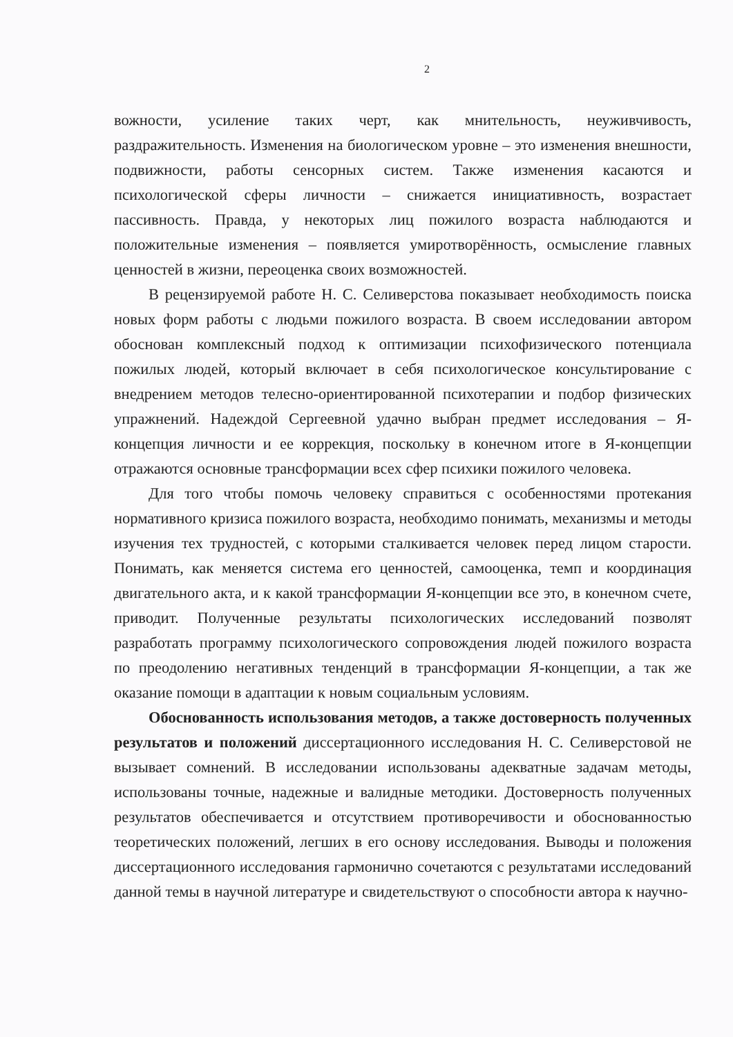2
вожности, усиление таких черт, как мнительность, неуживчивость, раздражительность. Изменения на биологическом уровне – это изменения внешности, подвижности, работы сенсорных систем. Также изменения касаются и психологической сферы личности – снижается инициативность, возрастает пассивность. Правда, у некоторых лиц пожилого возраста наблюдаются и положительные изменения – появляется умиротворённость, осмысление главных ценностей в жизни, переоценка своих возможностей.
В рецензируемой работе Н. С. Селиверстова показывает необходимость поиска новых форм работы с людьми пожилого возраста. В своем исследовании автором обоснован комплексный подход к оптимизации психофизического потенциала пожилых людей, который включает в себя психологическое консультирование с внедрением методов телесно-ориентированной психотерапии и подбор физических упражнений. Надеждой Сергеевной удачно выбран предмет исследования – Я-концепция личности и ее коррекция, поскольку в конечном итоге в Я-концепции отражаются основные трансформации всех сфер психики пожилого человека.
Для того чтобы помочь человеку справиться с особенностями протекания нормативного кризиса пожилого возраста, необходимо понимать, механизмы и методы изучения тех трудностей, с которыми сталкивается человек перед лицом старости. Понимать, как меняется система его ценностей, самооценка, темп и координация двигательного акта, и к какой трансформации Я-концепции все это, в конечном счете, приводит. Полученные результаты психологических исследований позволят разработать программу психологического сопровождения людей пожилого возраста по преодолению негативных тенденций в трансформации Я-концепции, а так же оказание помощи в адаптации к новым социальным условиям.
Обоснованность использования методов, а также достоверность полученных результатов и положений диссертационного исследования Н. С. Селиверстовой не вызывает сомнений. В исследовании использованы адекватные задачам методы, использованы точные, надежные и валидные методики. Достоверность полученных результатов обеспечивается и отсутствием противоречивости и обоснованностью теоретических положений, легших в его основу исследования. Выводы и положения диссертационного исследования гармонично сочетаются с результатами исследований данной темы в научной литературе и свидетельствуют о способности автора к научно-